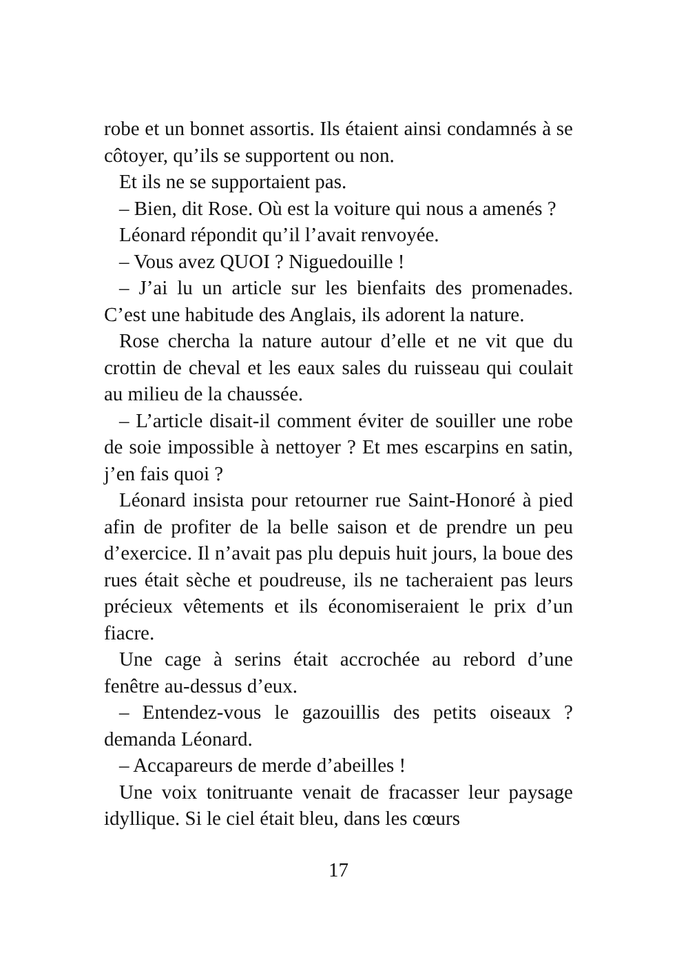robe et un bonnet assortis. Ils étaient ainsi condamnés à se côtoyer, qu’ils se supportent ou non.
Et ils ne se supportaient pas.
– Bien, dit Rose. Où est la voiture qui nous a amenés ?
Léonard répondit qu’il l’avait renvoyée.
– Vous avez QUOI ? Niguedouille !
– J’ai lu un article sur les bienfaits des promenades. C’est une habitude des Anglais, ils adorent la nature.
Rose chercha la nature autour d’elle et ne vit que du crottin de cheval et les eaux sales du ruisseau qui coulait au milieu de la chaussée.
– L’article disait-il comment éviter de souiller une robe de soie impossible à nettoyer ? Et mes escarpins en satin, j’en fais quoi ?
Léonard insista pour retourner rue Saint-Honoré à pied afin de profiter de la belle saison et de prendre un peu d’exercice. Il n’avait pas plu depuis huit jours, la boue des rues était sèche et poudreuse, ils ne tacheraient pas leurs précieux vêtements et ils économiseraient le prix d’un fiacre.
Une cage à serins était accrochée au rebord d’une fenêtre au-dessus d’eux.
– Entendez-vous le gazouillis des petits oiseaux ? demanda Léonard.
– Accapareurs de merde d’abeilles !
Une voix tonitruante venait de fracasser leur paysage idyllique. Si le ciel était bleu, dans les cœurs
17